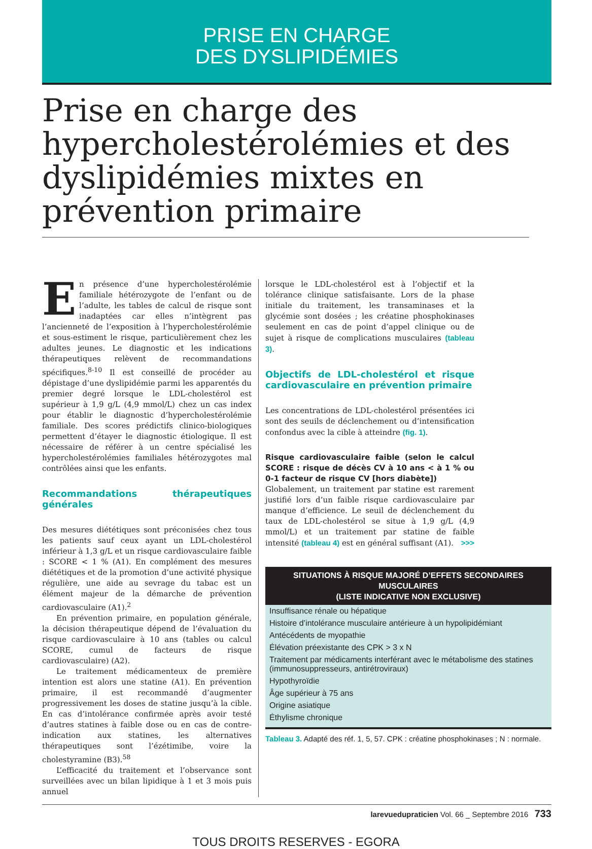PRISE EN CHARGE
DES DYSLIPIDÉMIES
Prise en charge des hypercholestérolémies et des dyslipidémies mixtes en prévention primaire
En présence d’une hypercholestérolémie familiale hétérozygote de l’enfant ou de l’adulte, les tables de calcul de risque sont inadaptées car elles n’intègrent pas l’ancienneté de l’exposition à l’hypercholestérolémie et sous-estiment le risque, particulièrement chez les adultes jeunes. Le diagnostic et les indications thérapeutiques relèvent de recommandations spécifiques.<sup>8-10</sup> Il est conseillé de procéder au dépistage d’une dyslipidémie parmi les apparentés du premier degré lorsque le LDL-cholestérol est supérieur à 1,9 g/L (4,9 mmol/L) chez un cas index pour établir le diagnostic d’hypercholestérolémie familiale. Des scores prédictifs clinico-biologiques permettent d’étayer le diagnostic étiologique. Il est nécessaire de référer à un centre spécialisé les hypercholestérolémies familiales hétérozygotes mal contrôlées ainsi que les enfants.
Recommandations thérapeutiques générales
Des mesures diététiques sont préconisées chez tous les patients sauf ceux ayant un LDL-cholestérol inférieur à 1,3 g/L et un risque cardiovasculaire faible : SCORE < 1 % (A1). En complément des mesures diététiques et de la promotion d’une activité physique régulière, une aide au sevrage du tabac est un élément majeur de la démarche de prévention cardiovasculaire (A1).<sup>2</sup>
En prévention primaire, en population générale, la décision thérapeutique dépend de l’évaluation du risque cardiovasculaire à 10 ans (tables ou calcul SCORE, cumul de facteurs de risque cardiovasculaire) (A2).
Le traitement médicamenteux de première intention est alors une statine (A1). En prévention primaire, il est recommandé d’augmenter progressivement les doses de statine jusqu’à la cible. En cas d’intolérance confirmée après avoir testé d’autres statines à faible dose ou en cas de contre-indication aux statines, les alternatives thérapeutiques sont l’ézétimibe, voire la cholestyramine (B3).<sup>58</sup>
L’efficacité du traitement et l’observance sont surveillées avec un bilan lipidique à 1 et 3 mois puis annuel
lorsque le LDL-cholestérol est à l’objectif et la tolérance clinique satisfaisante. Lors de la phase initiale du traitement, les transaminases et la glycémie sont dosées ; les créatine phosphokinases seulement en cas de point d’appel clinique ou de sujet à risque de complications musculaires (tableau 3).
Objectifs de LDL-cholestérol et risque cardiovasculaire en prévention primaire
Les concentrations de LDL-cholestérol présentées ici sont des seuils de déclenchement ou d’intensification confondus avec la cible à atteindre (fig. 1).
Risque cardiovasculaire faible (selon le calcul SCORE : risque de décès CV à 10 ans < à 1 % ou 0-1 facteur de risque CV [hors diabète])
Globalement, un traitement par statine est rarement justifié lors d’un faible risque cardiovasculaire par manque d’efficience. Le seuil de déclenchement du taux de LDL-cholestérol se situe à 1,9 g/L (4,9 mmol/L) et un traitement par statine de faible intensité (tableau 4) est en général suffisant (A1). >>>
| SITUATIONS À RISQUE MAJORÉ D’EFFETS SECONDAIRES MUSCULAIRES (LISTE INDICATIVE NON EXCLUSIVE) |
| --- |
| Insuffisance rénale ou hépatique |
| Histoire d’intolérance musculaire antérieure à un hypolipidémiant |
| Antécédents de myopathie |
| Élévation préexistante des CPK > 3 x N |
| Traitement par médicaments interférant avec le métabolisme des statines (immunosuppresseurs, antirétroviraux) |
| Hypothyroïdie |
| Âge supérieur à 75 ans |
| Origine asiatique |
| Éthylisme chronique |
Tableau 3. Adapté des réf. 1, 5, 57. CPK : créatine phosphokinases ; N : normale.
larevuedupraticien Vol. 66 _ Septembre 2016 733
TOUS DROITS RESERVES - EGORA